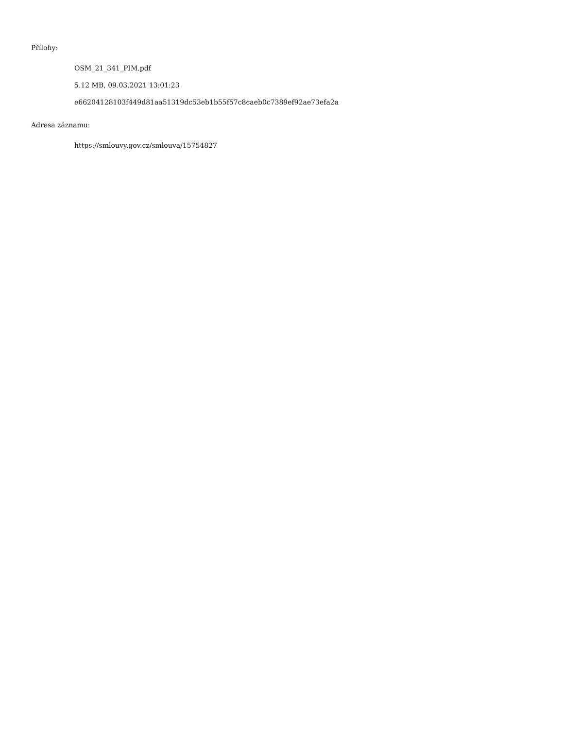Přílohy:
OSM_21_341_PIM.pdf
5.12 MB, 09.03.2021 13:01:23
e66204128103f449d81aa51319dc53eb1b55f57c8caeb0c7389ef92ae73efa2a
Adresa záznamu:
https://smlouvy.gov.cz/smlouva/15754827